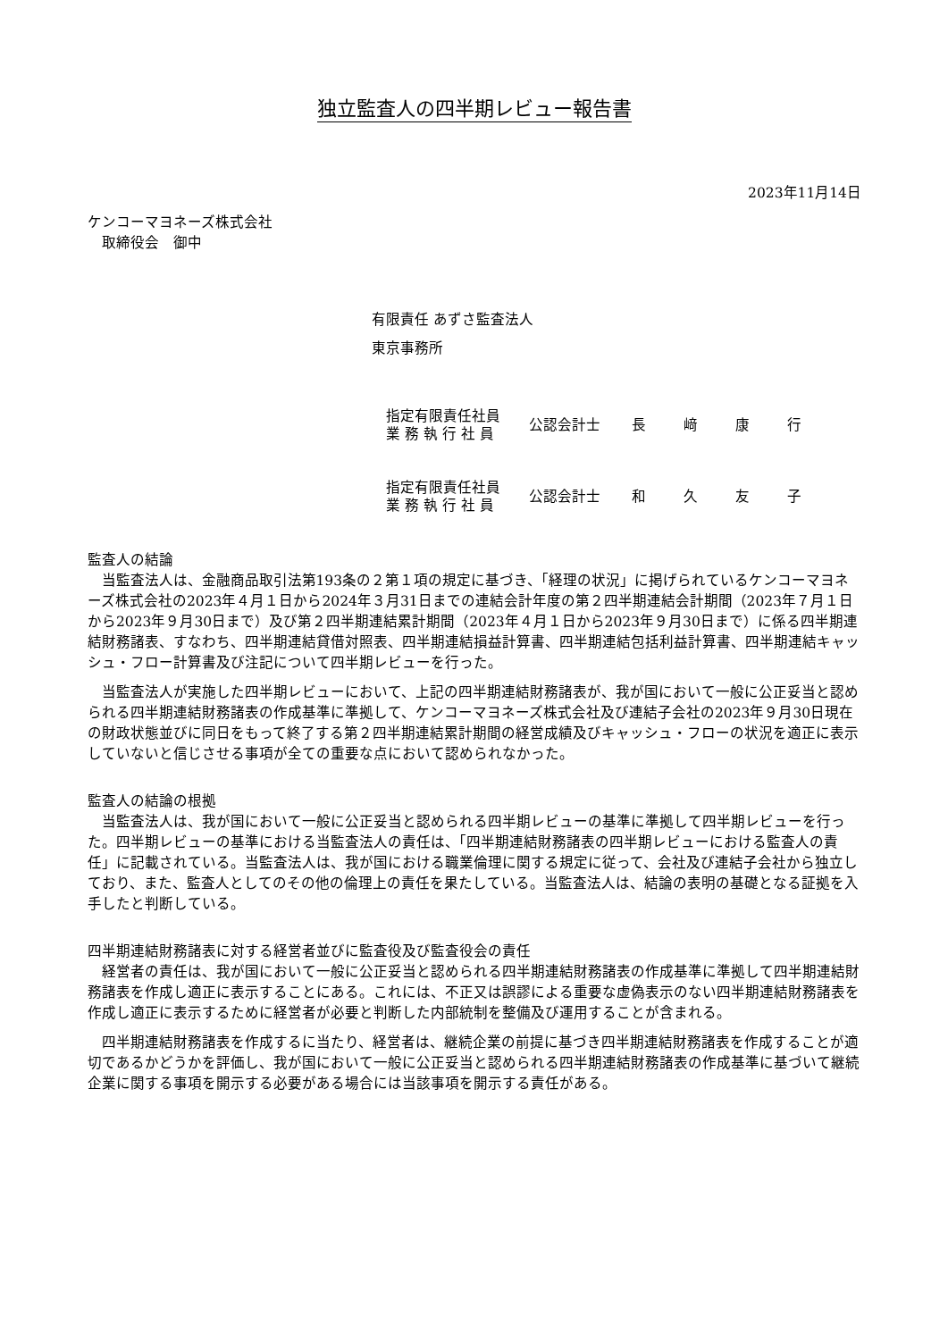独立監査人の四半期レビュー報告書
2023年11月14日
ケンコーマヨネーズ株式会社
　取締役会　御中
有限責任 あずさ監査法人
東京事務所
指定有限責任社員
業 務 執 行 社 員
公認会計士 長﨑康行
指定有限責任社員
業 務 執 行 社 員
公認会計士 和久友子
監査人の結論
当監査法人は、金融商品取引法第193条の２第１項の規定に基づき、「経理の状況」に掲げられているケンコーマヨネーズ株式会社の2023年４月１日から2024年３月31日までの連結会計年度の第２四半期連結会計期間（2023年７月１日から2023年９月30日まで）及び第２四半期連結累計期間（2023年４月１日から2023年９月30日まで）に係る四半期連結財務諸表、すなわち、四半期連結貸借対照表、四半期連結損益計算書、四半期連結包括利益計算書、四半期連結キャッシュ・フロー計算書及び注記について四半期レビューを行った。
当監査法人が実施した四半期レビューにおいて、上記の四半期連結財務諸表が、我が国において一般に公正妥当と認められる四半期連結財務諸表の作成基準に準拠して、ケンコーマヨネーズ株式会社及び連結子会社の2023年９月30日現在の財政状態並びに同日をもって終了する第２四半期連結累計期間の経営成績及びキャッシュ・フローの状況を適正に表示していないと信じさせる事項が全ての重要な点において認められなかった。
監査人の結論の根拠
当監査法人は、我が国において一般に公正妥当と認められる四半期レビューの基準に準拠して四半期レビューを行った。四半期レビューの基準における当監査法人の責任は、「四半期連結財務諸表の四半期レビューにおける監査人の責任」に記載されている。当監査法人は、我が国における職業倫理に関する規定に従って、会社及び連結子会社から独立しており、また、監査人としてのその他の倫理上の責任を果たしている。当監査法人は、結論の表明の基礎となる証拠を入手したと判断している。
四半期連結財務諸表に対する経営者並びに監査役及び監査役会の責任
経営者の責任は、我が国において一般に公正妥当と認められる四半期連結財務諸表の作成基準に準拠して四半期連結財務諸表を作成し適正に表示することにある。これには、不正又は誤謬による重要な虚偽表示のない四半期連結財務諸表を作成し適正に表示するために経営者が必要と判断した内部統制を整備及び運用することが含まれる。
四半期連結財務諸表を作成するに当たり、経営者は、継続企業の前提に基づき四半期連結財務諸表を作成することが適切であるかどうかを評価し、我が国において一般に公正妥当と認められる四半期連結財務諸表の作成基準に基づいて継続企業に関する事項を開示する必要がある場合には当該事項を開示する責任がある。